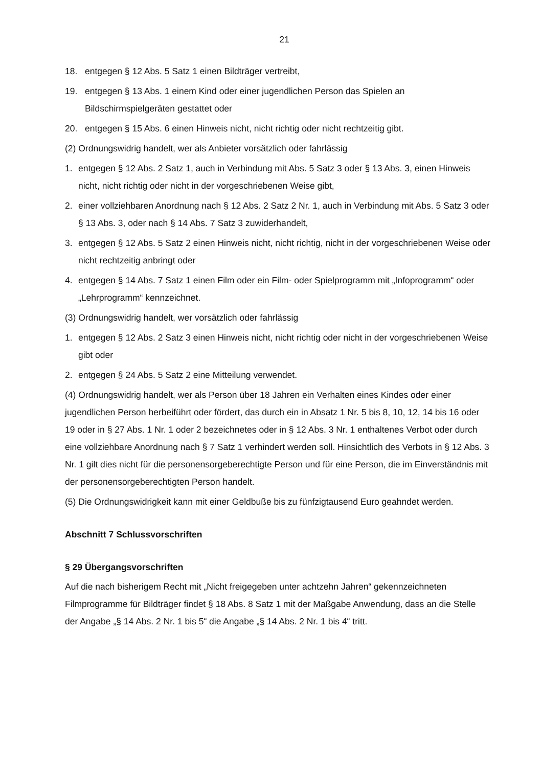21
18. entgegen § 12 Abs. 5 Satz 1 einen Bildträger vertreibt,
19. entgegen § 13 Abs. 1 einem Kind oder einer jugendlichen Person das Spielen an Bildschirmspielgeräten gestattet oder
20. entgegen § 15 Abs. 6 einen Hinweis nicht, nicht richtig oder nicht rechtzeitig gibt.
(2) Ordnungswidrig handelt, wer als Anbieter vorsätzlich oder fahrlässig
1. entgegen § 12 Abs. 2 Satz 1, auch in Verbindung mit Abs. 5 Satz 3 oder § 13 Abs. 3, einen Hinweis nicht, nicht richtig oder nicht in der vorgeschriebenen Weise gibt,
2. einer vollziehbaren Anordnung nach § 12 Abs. 2 Satz 2 Nr. 1, auch in Verbindung mit Abs. 5 Satz 3 oder § 13 Abs. 3, oder nach § 14 Abs. 7 Satz 3 zuwiderhandelt,
3. entgegen § 12 Abs. 5 Satz 2 einen Hinweis nicht, nicht richtig, nicht in der vorgeschriebenen Weise oder nicht rechtzeitig anbringt oder
4. entgegen § 14 Abs. 7 Satz 1 einen Film oder ein Film- oder Spielprogramm mit „Infoprogramm“ oder „Lehrprogramm“ kennzeichnet.
(3) Ordnungswidrig handelt, wer vorsätzlich oder fahrlässig
1. entgegen § 12 Abs. 2 Satz 3 einen Hinweis nicht, nicht richtig oder nicht in der vorgeschriebenen Weise gibt oder
2. entgegen § 24 Abs. 5 Satz 2 eine Mitteilung verwendet.
(4) Ordnungswidrig handelt, wer als Person über 18 Jahren ein Verhalten eines Kindes oder einer jugendlichen Person herbeiführt oder fördert, das durch ein in Absatz 1 Nr. 5 bis 8, 10, 12, 14 bis 16 oder 19 oder in § 27 Abs. 1 Nr. 1 oder 2 bezeichnetes oder in § 12 Abs. 3 Nr. 1 enthaltenes Verbot oder durch eine vollziehbare Anordnung nach § 7 Satz 1 verhindert werden soll. Hinsichtlich des Verbots in § 12 Abs. 3 Nr. 1 gilt dies nicht für die personensorgeberechtigte Person und für eine Person, die im Einverständnis mit der personensorgeberechtigten Person handelt.
(5) Die Ordnungswidrigkeit kann mit einer Geldbuße bis zu fünfzigtausend Euro geahndet werden.
Abschnitt 7 Schlussvorschriften
§ 29 Übergangsvorschriften
Auf die nach bisherigem Recht mit „Nicht freigegeben unter achtzehn Jahren“ gekennzeichneten Filmprogramme für Bildträger findet § 18 Abs. 8 Satz 1 mit der Maßgabe Anwendung, dass an die Stelle der Angabe „§ 14 Abs. 2 Nr. 1 bis 5“ die Angabe „§ 14 Abs. 2 Nr. 1 bis 4“ tritt.